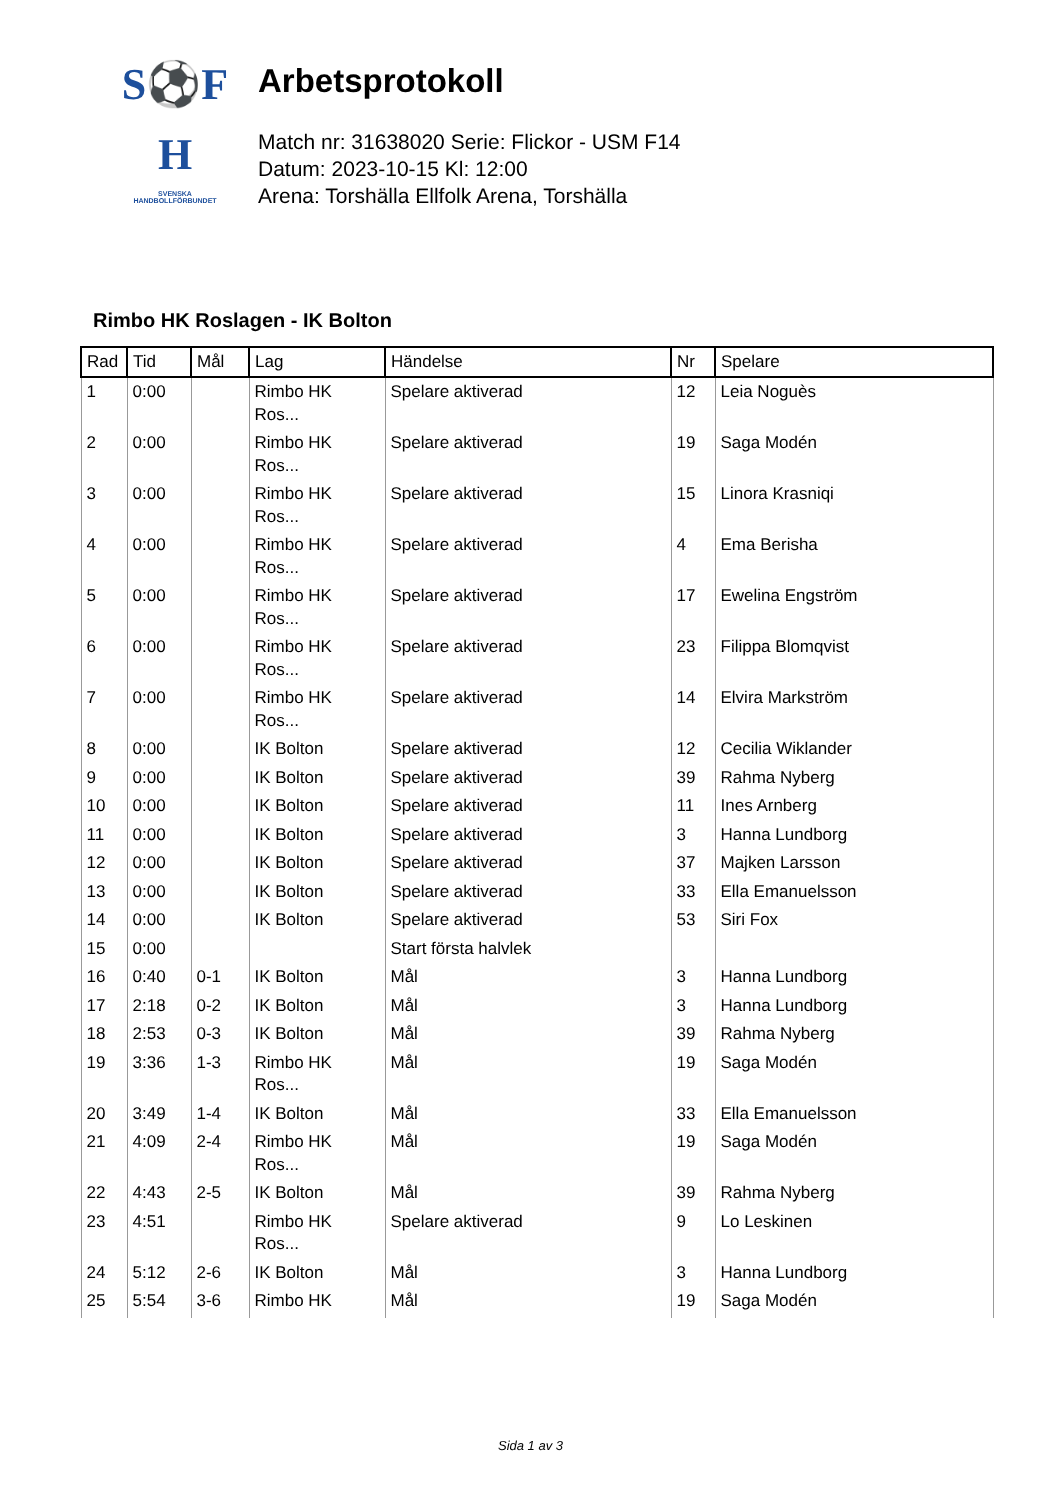S⚽F
H
SVENSKA
HANDBOLLFÖRBUNDET
Arbetsprotokoll
Match nr: 31638020 Serie: Flickor - USM F14
Datum: 2023-10-15 Kl: 12:00
Arena: Torshälla Ellfolk Arena, Torshälla
Rimbo HK Roslagen - IK Bolton
| Rad | Tid | Mål | Lag | Händelse | Nr | Spelare |
| --- | --- | --- | --- | --- | --- | --- |
| 1 | 0:00 | | Rimbo HK Ros... | Spelare aktiverad | 12 | Leia Noguès |
| 2 | 0:00 | | Rimbo HK Ros... | Spelare aktiverad | 19 | Saga Modén |
| 3 | 0:00 | | Rimbo HK Ros... | Spelare aktiverad | 15 | Linora Krasniqi |
| 4 | 0:00 | | Rimbo HK Ros... | Spelare aktiverad | 4 | Ema Berisha |
| 5 | 0:00 | | Rimbo HK Ros... | Spelare aktiverad | 17 | Ewelina Engström |
| 6 | 0:00 | | Rimbo HK Ros... | Spelare aktiverad | 23 | Filippa Blomqvist |
| 7 | 0:00 | | Rimbo HK Ros... | Spelare aktiverad | 14 | Elvira Markström |
| 8 | 0:00 | | IK Bolton | Spelare aktiverad | 12 | Cecilia Wiklander |
| 9 | 0:00 | | IK Bolton | Spelare aktiverad | 39 | Rahma Nyberg |
| 10 | 0:00 | | IK Bolton | Spelare aktiverad | 11 | Ines Arnberg |
| 11 | 0:00 | | IK Bolton | Spelare aktiverad | 3 | Hanna Lundborg |
| 12 | 0:00 | | IK Bolton | Spelare aktiverad | 37 | Majken Larsson |
| 13 | 0:00 | | IK Bolton | Spelare aktiverad | 33 | Ella Emanuelsson |
| 14 | 0:00 | | IK Bolton | Spelare aktiverad | 53 | Siri Fox |
| 15 | 0:00 | | | Start första halvlek | | |
| 16 | 0:40 | 0-1 | IK Bolton | Mål | 3 | Hanna Lundborg |
| 17 | 2:18 | 0-2 | IK Bolton | Mål | 3 | Hanna Lundborg |
| 18 | 2:53 | 0-3 | IK Bolton | Mål | 39 | Rahma Nyberg |
| 19 | 3:36 | 1-3 | Rimbo HK Ros... | Mål | 19 | Saga Modén |
| 20 | 3:49 | 1-4 | IK Bolton | Mål | 33 | Ella Emanuelsson |
| 21 | 4:09 | 2-4 | Rimbo HK Ros... | Mål | 19 | Saga Modén |
| 22 | 4:43 | 2-5 | IK Bolton | Mål | 39 | Rahma Nyberg |
| 23 | 4:51 | | Rimbo HK Ros... | Spelare aktiverad | 9 | Lo Leskinen |
| 24 | 5:12 | 2-6 | IK Bolton | Mål | 3 | Hanna Lundborg |
| 25 | 5:54 | 3-6 | Rimbo HK | Mål | 19 | Saga Modén |
Sida 1 av 3